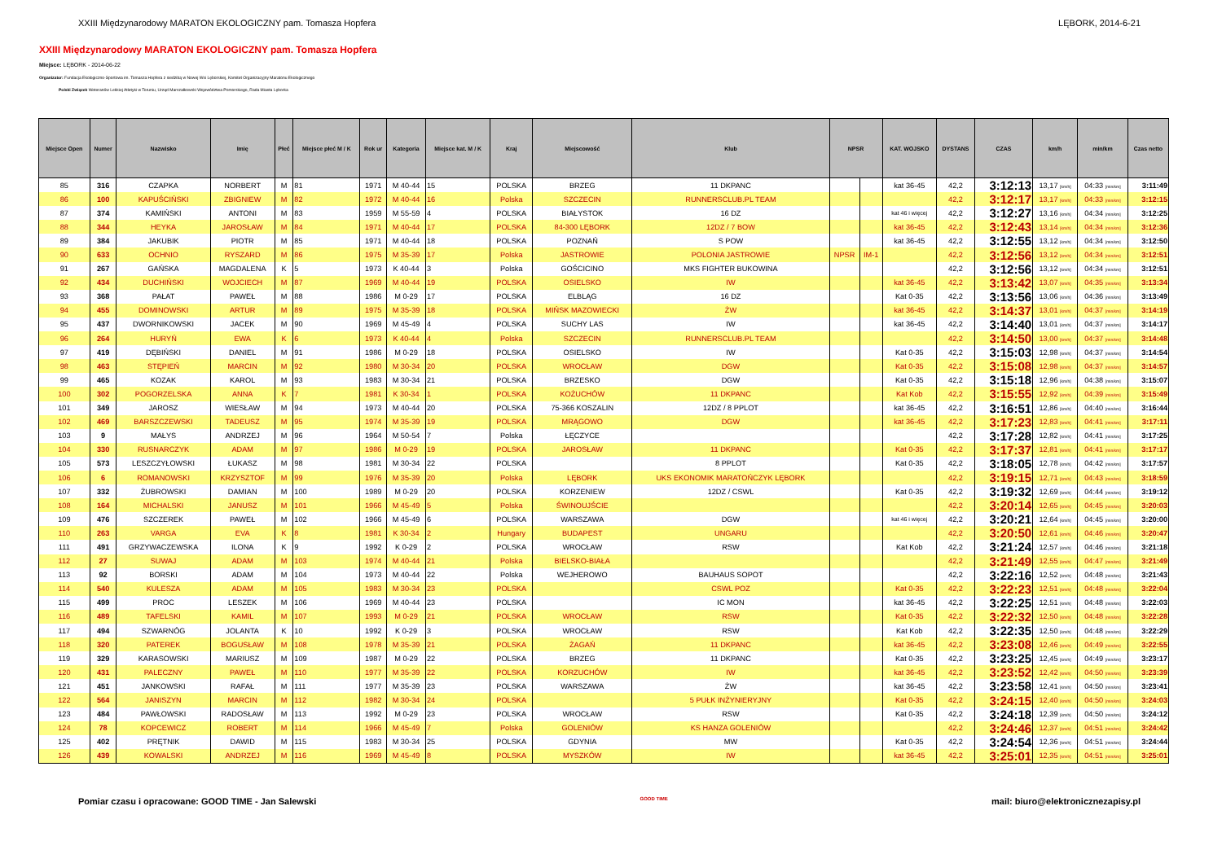XXIII Międzynarodowy MARATON EKOLOGICZNY pam. Tomasza Hopfera LĘBORK, 2014-6-21
XXIII Międzynarodowy MARATON EKOLOGICZNY pam. Tomasza Hopfera
Miejsce: LĘBORK - 2014-06-22
Organizator: Fundacja Ekologiczno-Sportowa im. Tomasza Hopfera z siedzibą w Nowej Wsi Lęborskiej, Komitet Organizacyjny Maratonu Ekologicznego
Polski Związek Weteranów Lekkiej Atletyki w Toruniu, Urząd Marszałkowski Województwa Pomorskiego, Rada Miasta Lęborka
| Miejsce Open | Numer | Nazwisko | Imię | Płeć | Miejsce płeć M / K | Rok ur | Kategoria | Miejsce kat. M / K | Kraj | Miejscowość | Klub | NPSR | | KAT. WOJSKO | DYSTANS | CZAS | km/h | min/km | Czas netto |
| --- | --- | --- | --- | --- | --- | --- | --- | --- | --- | --- | --- | --- | --- | --- | --- | --- | --- | --- | --- |
| 85 | 316 | CZAPKA | NORBERT | M | 81 | 1971 | M 40-44 | 15 | POLSKA | BRZEG | 11 DKPANC | | | kat 36-45 | 42,2 | 3:12:13 | 13,17 [km/h] | 04:33 [min/km] | 3:11:49 |
| 86 | 100 | KAPUŚCIŃSKI | ZBIGNIEW | M | 82 | 1972 | M 40-44 | 16 | Polska | SZCZECIN | RUNNERSCLUB.PL TEAM | | | | 42,2 | 3:12:17 | 13,17 [km/h] | 04:33 [min/km] | 3:12:15 |
| 87 | 374 | KAMIŃSKI | ANTONI | M | 83 | 1959 | M 55-59 | 4 | POLSKA | BIAŁYSTOK | 16 DZ | | | kat 46 i więcej | 42,2 | 3:12:27 | 13,16 [km/h] | 04:34 [min/km] | 3:12:25 |
| 88 | 344 | HEYKA | JAROSŁAW | M | 84 | 1971 | M 40-44 | 17 | POLSKA | 84-300 LĘBORK | 12DZ / 7 BOW | | | kat 36-45 | 42,2 | 3:12:43 | 13,14 [km/h] | 04:34 [min/km] | 3:12:36 |
| 89 | 384 | JAKUBIK | PIOTR | M | 85 | 1971 | M 40-44 | 18 | POLSKA | POZNAŃ | S POW | | | kat 36-45 | 42,2 | 3:12:55 | 13,12 [km/h] | 04:34 [min/km] | 3:12:50 |
| 90 | 633 | OCHNIO | RYSZARD | M | 86 | 1975 | M 35-39 | 17 | Polska | JASTROWIE | POLONIA JASTROWIE | NPSR | IM-1 | | 42,2 | 3:12:56 | 13,12 [km/h] | 04:34 [min/km] | 3:12:51 |
| 91 | 267 | GAŃSKA | MAGDALENA | K | 5 | 1973 | K 40-44 | 3 | Polska | GOŚCICINO | MKS FIGHTER BUKOWINA | | | | 42,2 | 3:12:56 | 13,12 [km/h] | 04:34 [min/km] | 3:12:51 |
| 92 | 434 | DUCHIŃSKI | WOJCIECH | M | 87 | 1969 | M 40-44 | 19 | POLSKA | OSIELSKO | IW | | | kat 36-45 | 42,2 | 3:13:42 | 13,07 [km/h] | 04:35 [min/km] | 3:13:34 |
| 93 | 368 | PAŁAT | PAWEŁ | M | 88 | 1986 | M 0-29 | 17 | POLSKA | ELBLĄG | 16 DZ | | | Kat 0-35 | 42,2 | 3:13:56 | 13,06 [km/h] | 04:36 [min/km] | 3:13:49 |
| 94 | 455 | DOMINOWSKI | ARTUR | M | 89 | 1975 | M 35-39 | 18 | POLSKA | MIŃSK MAZOWIECKI | ŻW | | | kat 36-45 | 42,2 | 3:14:37 | 13,01 [km/h] | 04:37 [min/km] | 3:14:19 |
| 95 | 437 | DWORNIKOWSKI | JACEK | M | 90 | 1969 | M 45-49 | 4 | POLSKA | SUCHY LAS | IW | | | kat 36-45 | 42,2 | 3:14:40 | 13,01 [km/h] | 04:37 [min/km] | 3:14:17 |
| 96 | 264 | HURYŃ | EWA | K | 6 | 1973 | K 40-44 | 4 | Polska | SZCZECIN | RUNNERSCLUB.PL TEAM | | | | 42,2 | 3:14:50 | 13,00 [km/h] | 04:37 [min/km] | 3:14:48 |
| 97 | 419 | DĘBIŃSKI | DANIEL | M | 91 | 1986 | M 0-29 | 18 | POLSKA | OSIELSKO | IW | | | Kat 0-35 | 42,2 | 3:15:03 | 12,98 [km/h] | 04:37 [min/km] | 3:14:54 |
| 98 | 463 | STĘPIEŃ | MARCIN | M | 92 | 1980 | M 30-34 | 20 | POLSKA | WROCŁAW | DGW | | | Kat 0-35 | 42,2 | 3:15:08 | 12,98 [km/h] | 04:37 [min/km] | 3:14:57 |
| 99 | 465 | KOZAK | KAROL | M | 93 | 1983 | M 30-34 | 21 | POLSKA | BRZESKO | DGW | | | Kat 0-35 | 42,2 | 3:15:18 | 12,96 [km/h] | 04:38 [min/km] | 3:15:07 |
| 100 | 302 | POGORZELSKA | ANNA | K | 7 | 1981 | K 30-34 | 1 | POLSKA | KOŻUCHÓW | 11 DKPANC | | | Kat Kob | 42,2 | 3:15:55 | 12,92 [km/h] | 04:39 [min/km] | 3:15:49 |
| 101 | 349 | JAROSZ | WIESŁAW | M | 94 | 1973 | M 40-44 | 20 | POLSKA | 75-366 KOSZALIN | 12DZ / 8 PPLOT | | | kat 36-45 | 42,2 | 3:16:51 | 12,86 [km/h] | 04:40 [min/km] | 3:16:44 |
| 102 | 469 | BARSZCZEWSKI | TADEUSZ | M | 95 | 1974 | M 35-39 | 19 | POLSKA | MRĄGOWO | DGW | | | kat 36-45 | 42,2 | 3:17:23 | 12,83 [km/h] | 04:41 [min/km] | 3:17:11 |
| 103 | 9 | MAŁYS | ANDRZEJ | M | 96 | 1964 | M 50-54 | 7 | Polska | ŁĘCZYCE | | | | | 42,2 | 3:17:28 | 12,82 [km/h] | 04:41 [min/km] | 3:17:25 |
| 104 | 330 | RUSNARCZYK | ADAM | M | 97 | 1986 | M 0-29 | 19 | POLSKA | JAROSŁAW | 11 DKPANC | | | Kat 0-35 | 42,2 | 3:17:37 | 12,81 [km/h] | 04:41 [min/km] | 3:17:17 |
| 105 | 573 | LESZCZYŁOWSKI | ŁUKASZ | M | 98 | 1981 | M 30-34 | 22 | POLSKA | | 8 PPLOT | | | Kat 0-35 | 42,2 | 3:18:05 | 12,78 [km/h] | 04:42 [min/km] | 3:17:57 |
| 106 | 6 | ROMANOWSKI | KRZYSZTOF | M | 99 | 1976 | M 35-39 | 20 | Polska | LĘBORK | UKS EKONOMIK MARATOŃCZYK LĘBORK | | | | 42,2 | 3:19:15 | 12,71 [km/h] | 04:43 [min/km] | 3:18:59 |
| 107 | 332 | ŻUBROWSKI | DAMIAN | M | 100 | 1989 | M 0-29 | 20 | POLSKA | KORZENIEW | 12DZ / CSWL | | | Kat 0-35 | 42,2 | 3:19:32 | 12,69 [km/h] | 04:44 [min/km] | 3:19:12 |
| 108 | 164 | MICHALSKI | JANUSZ | M | 101 | 1966 | M 45-49 | 5 | Polska | ŚWINOUJŚCIE | | | | | 42,2 | 3:20:14 | 12,65 [km/h] | 04:45 [min/km] | 3:20:03 |
| 109 | 476 | SZCZEREK | PAWEŁ | M | 102 | 1966 | M 45-49 | 6 | POLSKA | WARSZAWA | DGW | | | kat 46 i więcej | 42,2 | 3:20:21 | 12,64 [km/h] | 04:45 [min/km] | 3:20:00 |
| 110 | 263 | VARGA | EVA | K | 8 | 1981 | K 30-34 | 2 | Hungary | BUDAPEST | UNGARU | | | | 42,2 | 3:20:50 | 12,61 [km/h] | 04:46 [min/km] | 3:20:47 |
| 111 | 491 | GRZYWACZEWSKA | ILONA | K | 9 | 1992 | K 0-29 | 2 | POLSKA | WROCŁAW | RSW | | | Kat Kob | 42,2 | 3:21:24 | 12,57 [km/h] | 04:46 [min/km] | 3:21:18 |
| 112 | 27 | SUWAJ | ADAM | M | 103 | 1974 | M 40-44 | 21 | Polska | BIELSKO-BIAŁA | | | | | 42,2 | 3:21:49 | 12,55 [km/h] | 04:47 [min/km] | 3:21:49 |
| 113 | 92 | BORSKI | ADAM | M | 104 | 1973 | M 40-44 | 22 | Polska | WEJHEROWO | BAUHAUS SOPOT | | | | 42,2 | 3:22:16 | 12,52 [km/h] | 04:48 [min/km] | 3:21:43 |
| 114 | 540 | KULESZA | ADAM | M | 105 | 1983 | M 30-34 | 23 | POLSKA | | CSWL POZ | | | Kat 0-35 | 42,2 | 3:22:23 | 12,51 [km/h] | 04:48 [min/km] | 3:22:04 |
| 115 | 499 | PROC | LESZEK | M | 106 | 1969 | M 40-44 | 23 | POLSKA | | IC MON | | | kat 36-45 | 42,2 | 3:22:25 | 12,51 [km/h] | 04:48 [min/km] | 3:22:03 |
| 116 | 489 | TAFELSKI | KAMIL | M | 107 | 1993 | M 0-29 | 21 | POLSKA | WROCŁAW | RSW | | | Kat 0-35 | 42,2 | 3:22:32 | 12,50 [km/h] | 04:48 [min/km] | 3:22:28 |
| 117 | 494 | SZWARNÓG | JOLANTA | K | 10 | 1992 | K 0-29 | 3 | POLSKA | WROCŁAW | RSW | | | Kat Kob | 42,2 | 3:22:35 | 12,50 [km/h] | 04:48 [min/km] | 3:22:29 |
| 118 | 320 | PATEREK | BOGUSŁAW | M | 108 | 1978 | M 35-39 | 21 | POLSKA | ŻAGAŃ | 11 DKPANC | | | kat 36-45 | 42,2 | 3:23:08 | 12,46 [km/h] | 04:49 [min/km] | 3:22:55 |
| 119 | 329 | KARASOWSKI | MARIUSZ | M | 109 | 1987 | M 0-29 | 22 | POLSKA | BRZEG | 11 DKPANC | | | Kat 0-35 | 42,2 | 3:23:25 | 12,45 [km/h] | 04:49 [min/km] | 3:23:17 |
| 120 | 431 | PALECZNY | PAWEŁ | M | 110 | 1977 | M 35-39 | 22 | POLSKA | KORZUCHÓW | IW | | | kat 36-45 | 42,2 | 3:23:52 | 12,42 [km/h] | 04:50 [min/km] | 3:23:39 |
| 121 | 451 | JANKOWSKI | RAFAŁ | M | 111 | 1977 | M 35-39 | 23 | POLSKA | WARSZAWA | ŻW | | | kat 36-45 | 42,2 | 3:23:58 | 12,41 [km/h] | 04:50 [min/km] | 3:23:41 |
| 122 | 564 | JANISZYN | MARCIN | M | 112 | 1982 | M 30-34 | 24 | POLSKA | | 5 PUŁK INŻYNIERYJNY | | | Kat 0-35 | 42,2 | 3:24:15 | 12,40 [km/h] | 04:50 [min/km] | 3:24:03 |
| 123 | 484 | PAWŁOWSKI | RADOSŁAW | M | 113 | 1992 | M 0-29 | 23 | POLSKA | WROCŁAW | RSW | | | Kat 0-35 | 42,2 | 3:24:18 | 12,39 [km/h] | 04:50 [min/km] | 3:24:12 |
| 124 | 78 | KOPCEWICZ | ROBERT | M | 114 | 1966 | M 45-49 | 7 | Polska | GOLENIÓW | KS HANZA GOLENIÓW | | | | 42,2 | 3:24:46 | 12,37 [km/h] | 04:51 [min/km] | 3:24:42 |
| 125 | 402 | PRĘTNIK | DAWID | M | 115 | 1983 | M 30-34 | 25 | POLSKA | GDYNIA | MW | | | Kat 0-35 | 42,2 | 3:24:54 | 12,36 [km/h] | 04:51 [min/km] | 3:24:44 |
| 126 | 439 | KOWALSKI | ANDRZEJ | M | 116 | 1969 | M 45-49 | 8 | POLSKA | MYSZKÓW | IW | | | kat 36-45 | 42,2 | 3:25:01 | 12,35 [km/h] | 04:51 [min/km] | 3:25:01 |
Pomiar czasu i opracowane: GOOD TIME - Jan Salewski GOOD TIME mail: biuro@elektronicznezapisy.pl